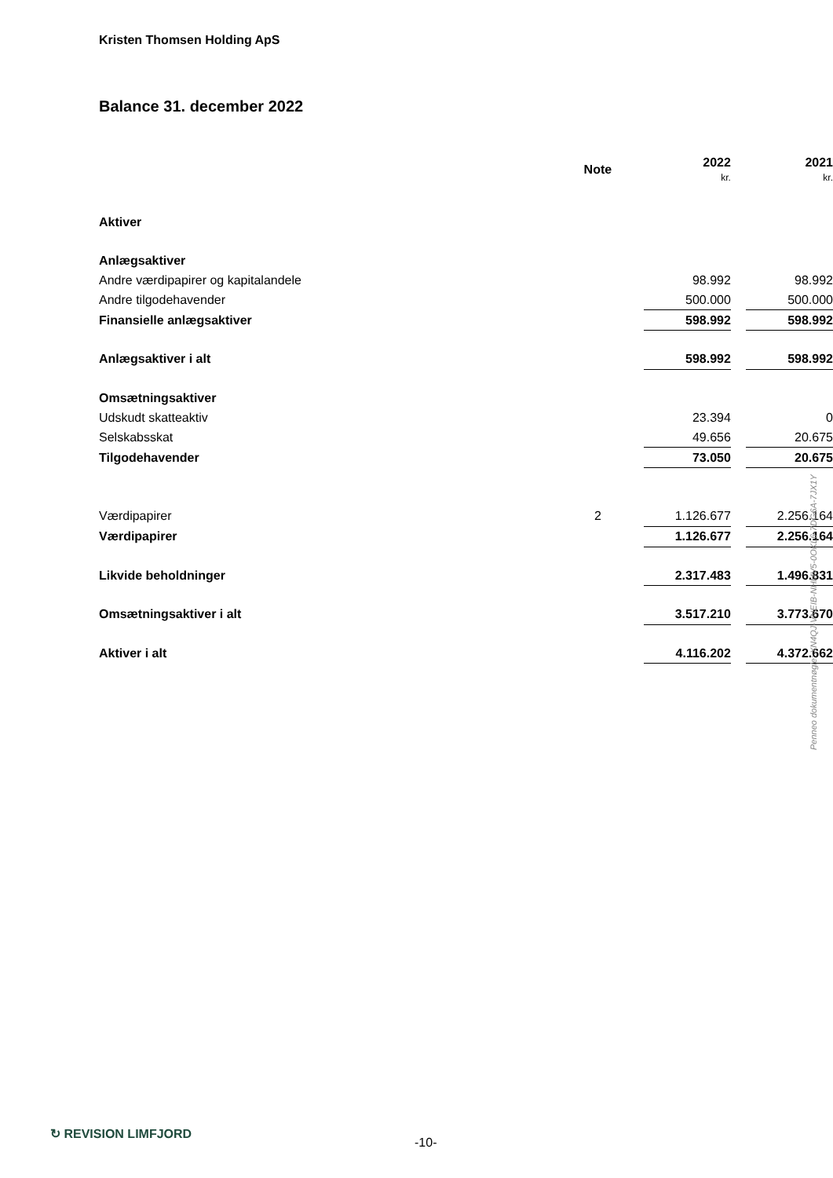Kristen Thomsen Holding ApS
Balance 31. december 2022
| | Note | 2022 kr. | | 2021 kr. |
| --- | --- | --- | --- | --- |
| Aktiver | | | | |
| Anlægsaktiver | | | | |
| Andre værdipapirer og kapitalandele | | 98.992 | | 98.992 |
| Andre tilgodehavender | | 500.000 | | 500.000 |
| Finansielle anlægsaktiver | | 598.992 | | 598.992 |
| Anlægsaktiver i alt | | 598.992 | | 598.992 |
| Omsætningsaktiver | | | | |
| Udskudt skatteaktiv | | 23.394 | | 0 |
| Selskabsskat | | 49.656 | | 20.675 |
| Tilgodehavender | | 73.050 | | 20.675 |
| Værdipapirer | 2 | 1.126.677 | | 2.256.164 |
| Værdipapirer | | 1.126.677 | | 2.256.164 |
| Likvide beholdninger | | 2.317.483 | | 1.496.831 |
| Omsætningsaktiver i alt | | 3.517.210 | | 3.773.670 |
| Aktiver i alt | | 4.116.202 | | 4.372.662 |
Penneo dokumentnøgle: XN4QJ-VNEIB-NHMV5-0OKL6-7DG6A-7JX1Y
↻ REVISION LIMFJORD
-10-